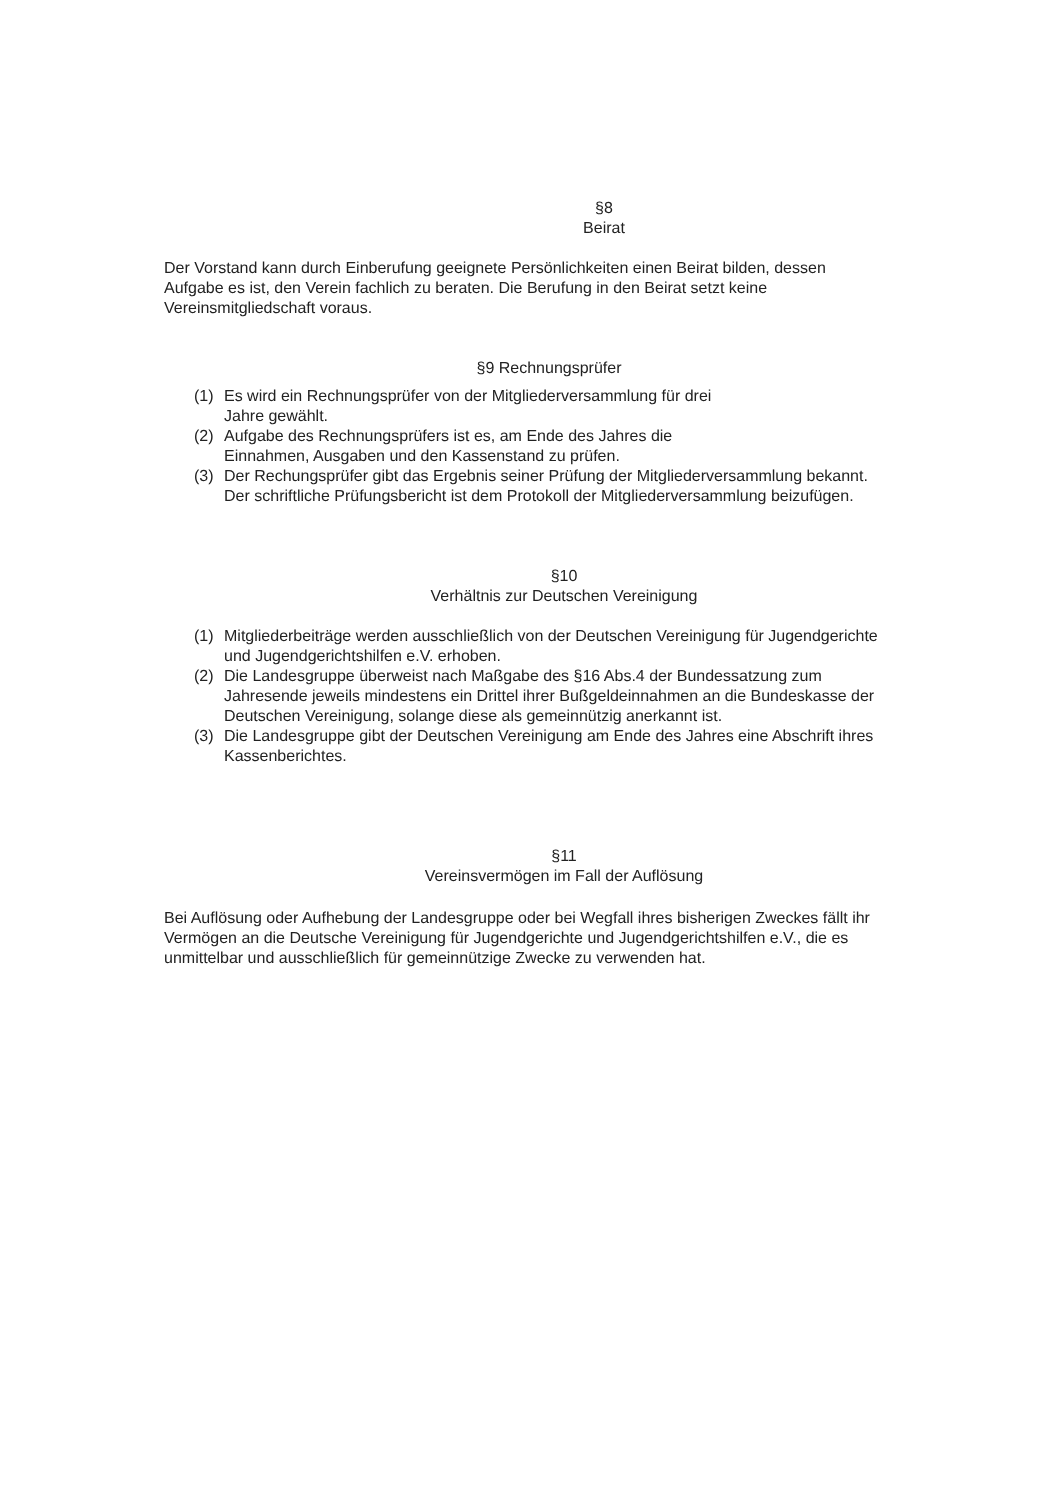§8
Beirat
Der Vorstand kann durch Einberufung geeignete Persönlichkeiten einen Beirat bilden, dessen Aufgabe es ist, den Verein fachlich zu beraten. Die Berufung in den Beirat setzt keine Vereinsmitgliedschaft voraus.
§9 Rechnungsprüfer
(1) Es wird ein Rechnungsprüfer von der Mitgliederversammlung für drei
Jahre gewählt.
(2) Aufgabe des Rechnungsprüfers ist es, am Ende des Jahres die
Einnahmen, Ausgaben und den Kassenstand zu prüfen.
(3) Der Rechungsprüfer gibt das Ergebnis seiner Prüfung der Mitgliederversammlung bekannt. Der schriftliche Prüfungsbericht ist dem Protokoll der Mitgliederversammlung beizufügen.
§10
Verhältnis zur Deutschen Vereinigung
(1) Mitgliederbeiträge werden ausschließlich von der Deutschen Vereinigung für Jugendgerichte und Jugendgerichtshilfen e.V. erhoben.
(2) Die Landesgruppe überweist nach Maßgabe des §16 Abs.4 der Bundessatzung zum Jahresende jeweils mindestens ein Drittel ihrer Bußgeldeinnahmen an die Bundeskasse der Deutschen Vereinigung, solange diese als gemeinnützig anerkannt ist.
(3) Die Landesgruppe gibt der Deutschen Vereinigung am Ende des Jahres eine Abschrift ihres Kassenberichtes.
§11
Vereinsvermögen im Fall der Auflösung
Bei Auflösung oder Aufhebung der Landesgruppe oder bei Wegfall ihres bisherigen Zweckes fällt ihr Vermögen an die Deutsche Vereinigung für Jugendgerichte und Jugendgerichtshilfen e.V., die es unmittelbar und ausschließlich für gemeinnützige Zwecke zu verwenden hat.